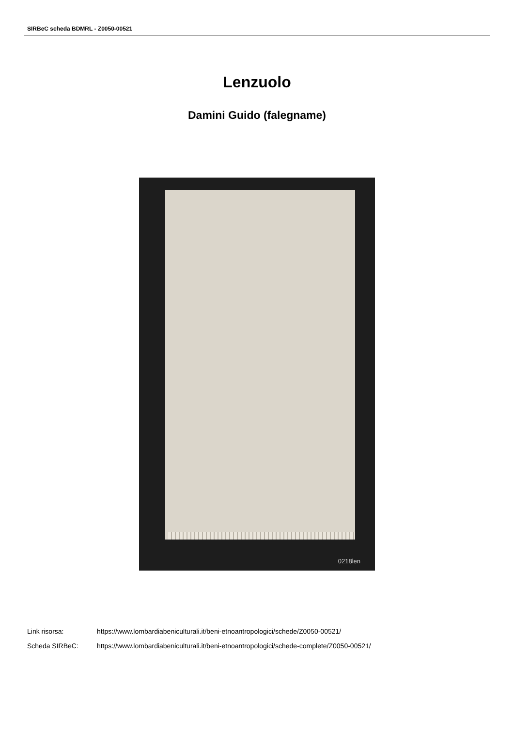SIRBeC scheda BDMRL - Z0050-00521
Lenzuolo
Damini Guido (falegname)
0218len
Link risorsa: https://www.lombardiabeniculturali.it/beni-etnoantropologici/schede/Z0050-00521/
Scheda SIRBeC: https://www.lombardiabeniculturali.it/beni-etnoantropologici/schede-complete/Z0050-00521/